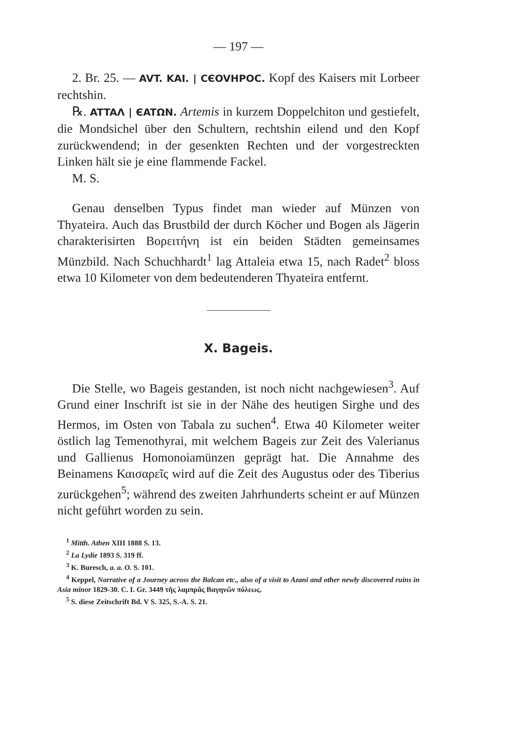— 197 —
2. Br. 25. — AVT. KAI. | CЄOVHPOC. Kopf des Kaisers mit Lorbeer rechtshin.
℞. ATTAΛ | ЄATΩN. Artemis in kurzem Doppelchiton und gestiefelt, die Mondsichel über den Schultern, rechtshin eilend und den Kopf zurückwendend; in der gesenkten Rechten und der vorgestreckten Linken hält sie je eine flammende Fackel.
M. S.
Genau denselben Typus findet man wieder auf Münzen von Thyateira. Auch das Brustbild der durch Köcher und Bogen als Jägerin charakterisirten Βορειτήνη ist ein beiden Städten gemeinsames Münzbild. Nach Schuchhardt<sup>1</sup> lag Attaleia etwa 15, nach Radet<sup>2</sup> bloss etwa 10 Kilometer von dem bedeutenderen Thyateira entfernt.
X. Bageis.
Die Stelle, wo Bageis gestanden, ist noch nicht nachgewiesen<sup>3</sup>. Auf Grund einer Inschrift ist sie in der Nähe des heutigen Sirghe und des Hermos, im Osten von Tabala zu suchen<sup>4</sup>. Etwa 40 Kilometer weiter östlich lag Temenothyrai, mit welchem Bageis zur Zeit des Valerianus und Gallienus Homonoiamünzen geprägt hat. Die Annahme des Beinamens Καισαρεῖς wird auf die Zeit des Augustus oder des Tiberius zurückgehen<sup>5</sup>; während des zweiten Jahrhunderts scheint er auf Münzen nicht geführt worden zu sein.
<sup>1</sup> Mitth. Athen XIII 1888 S. 13.
<sup>2</sup> La Lydie 1893 S. 319 ff.
<sup>3</sup> K. Buresch, a. a. O. S. 101.
<sup>4</sup> Keppel, Narrative of a Journey across the Balcan etc., also of a visit to Azani and other newly discovered ruins in Asia minor 1829-30. C. I. Gr. 3449 τῆς λαμπρᾶς Βαγηνῶν πόλεως.
<sup>5</sup> S. diese Zeitschrift Bd. V S. 325, S.-A. S. 21.